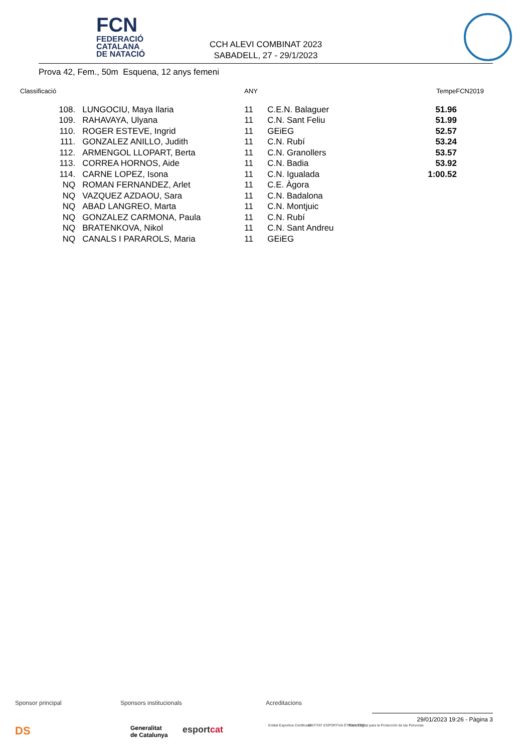FCN
FEDERACIÓ
CATALANA
DE NATACIÓ
CCH ALEVI COMBINAT 2023
SABADELL, 27 - 29/1/2023
Prova 42, Fem., 50m Esquena, 12 anys femeni
| Classificació | | | ANY | | TempeFCN2019 |
| --- | --- | --- | --- | --- | --- |
| | 108. | LUNGOCIU, Maya Ilaria | 11 | C.E.N. Balaguer | 51.96 |
| | 109. | RAHAVAYA, Ulyana | 11 | C.N. Sant Feliu | 51.99 |
| | 110. | ROGER ESTEVE, Ingrid | 11 | GEiEG | 52.57 |
| | 111. | GONZALEZ ANILLO, Judith | 11 | C.N. Rubí | 53.24 |
| | 112. | ARMENGOL LLOPART, Berta | 11 | C.N. Granollers | 53.57 |
| | 113. | CORREA HORNOS, Aide | 11 | C.N. Badia | 53.92 |
| | 114. | CARNE LOPEZ, Isona | 11 | C.N. Igualada | 1:00.52 |
| | NQ | ROMAN FERNANDEZ, Arlet | 11 | C.E. Àgora | |
| | NQ | VAZQUEZ AZDAOU, Sara | 11 | C.N. Badalona | |
| | NQ | ABAD LANGREO, Marta | 11 | C.N. Montjuic | |
| | NQ | GONZALEZ CARMONA, Paula | 11 | C.N. Rubí | |
| | NQ | BRATENKOVA, Nikol | 11 | C.N. Sant Andreu | |
| | NQ | CANALS I PARAROLS, Maria | 11 | GEiEG | |
Sponsor principal Sponsors institucionals Acreditacions
DS Generalitat
de Catalunya
esportcat Entitat Esportiva Certificada ENTITAT ESPORTIVA ÈTICA UFEC Pacto Digital para la Protección de las Personas
29/01/2023 19:26 - Pàgina 3